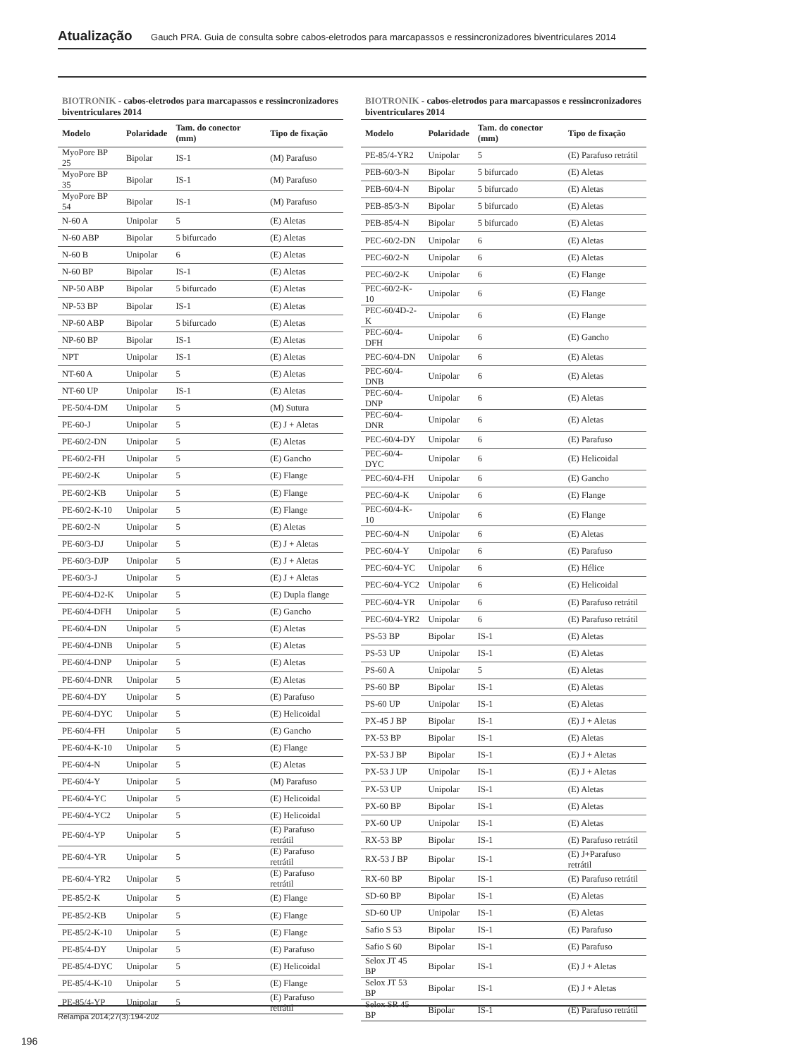Atualização Gauch PRA. Guia de consulta sobre cabos-eletrodos para marcapassos e ressincronizadores biventriculares 2014
BIOTRONIK - cabos-eletrodos para marcapassos e ressincronizadores biventriculares 2014
| Modelo | Polaridade | Tam. do conector (mm) | Tipo de fixação |
| --- | --- | --- | --- |
| MyoPore BP 25 | Bipolar | IS-1 | (M) Parafuso |
| MyoPore BP 35 | Bipolar | IS-1 | (M) Parafuso |
| MyoPore BP 54 | Bipolar | IS-1 | (M) Parafuso |
| N-60 A | Unipolar | 5 | (E) Aletas |
| N-60 ABP | Bipolar | 5 bifurcado | (E) Aletas |
| N-60 B | Unipolar | 6 | (E) Aletas |
| N-60 BP | Bipolar | IS-1 | (E) Aletas |
| NP-50 ABP | Bipolar | 5 bifurcado | (E) Aletas |
| NP-53 BP | Bipolar | IS-1 | (E) Aletas |
| NP-60 ABP | Bipolar | 5 bifurcado | (E) Aletas |
| NP-60 BP | Bipolar | IS-1 | (E) Aletas |
| NPT | Unipolar | IS-1 | (E) Aletas |
| NT-60 A | Unipolar | 5 | (E) Aletas |
| NT-60 UP | Unipolar | IS-1 | (E) Aletas |
| PE-50/4-DM | Unipolar | 5 | (M) Sutura |
| PE-60-J | Unipolar | 5 | (E) J + Aletas |
| PE-60/2-DN | Unipolar | 5 | (E) Aletas |
| PE-60/2-FH | Unipolar | 5 | (E) Gancho |
| PE-60/2-K | Unipolar | 5 | (E) Flange |
| PE-60/2-KB | Unipolar | 5 | (E) Flange |
| PE-60/2-K-10 | Unipolar | 5 | (E) Flange |
| PE-60/2-N | Unipolar | 5 | (E) Aletas |
| PE-60/3-DJ | Unipolar | 5 | (E) J + Aletas |
| PE-60/3-DJP | Unipolar | 5 | (E) J + Aletas |
| PE-60/3-J | Unipolar | 5 | (E) J + Aletas |
| PE-60/4-D2-K | Unipolar | 5 | (E) Dupla flange |
| PE-60/4-DFH | Unipolar | 5 | (E) Gancho |
| PE-60/4-DN | Unipolar | 5 | (E) Aletas |
| PE-60/4-DNB | Unipolar | 5 | (E) Aletas |
| PE-60/4-DNP | Unipolar | 5 | (E) Aletas |
| PE-60/4-DNR | Unipolar | 5 | (E) Aletas |
| PE-60/4-DY | Unipolar | 5 | (E) Parafuso |
| PE-60/4-DYC | Unipolar | 5 | (E) Helicoidal |
| PE-60/4-FH | Unipolar | 5 | (E) Gancho |
| PE-60/4-K-10 | Unipolar | 5 | (E) Flange |
| PE-60/4-N | Unipolar | 5 | (E) Aletas |
| PE-60/4-Y | Unipolar | 5 | (M) Parafuso |
| PE-60/4-YC | Unipolar | 5 | (E) Helicoidal |
| PE-60/4-YC2 | Unipolar | 5 | (E) Helicoidal |
| PE-60/4-YP | Unipolar | 5 | (E) Parafuso retrátil |
| PE-60/4-YR | Unipolar | 5 | (E) Parafuso retrátil |
| PE-60/4-YR2 | Unipolar | 5 | (E) Parafuso retrátil |
| PE-85/2-K | Unipolar | 5 | (E) Flange |
| PE-85/2-KB | Unipolar | 5 | (E) Flange |
| PE-85/2-K-10 | Unipolar | 5 | (E) Flange |
| PE-85/4-DY | Unipolar | 5 | (E) Parafuso |
| PE-85/4-DYC | Unipolar | 5 | (E) Helicoidal |
| PE-85/4-K-10 | Unipolar | 5 | (E) Flange |
| PE-85/4-YP | Unipolar | 5 | (E) Parafuso retrátil |
BIOTRONIK - cabos-eletrodos para marcapassos e ressincronizadores biventriculares 2014
| Modelo | Polaridade | Tam. do conector (mm) | Tipo de fixação |
| --- | --- | --- | --- |
| PE-85/4-YR2 | Unipolar | 5 | (E) Parafuso retrátil |
| PEB-60/3-N | Bipolar | 5 bifurcado | (E) Aletas |
| PEB-60/4-N | Bipolar | 5 bifurcado | (E) Aletas |
| PEB-85/3-N | Bipolar | 5 bifurcado | (E) Aletas |
| PEB-85/4-N | Bipolar | 5 bifurcado | (E) Aletas |
| PEC-60/2-DN | Unipolar | 6 | (E) Aletas |
| PEC-60/2-N | Unipolar | 6 | (E) Aletas |
| PEC-60/2-K | Unipolar | 6 | (E) Flange |
| PEC-60/2-K-10 | Unipolar | 6 | (E) Flange |
| PEC-60/4D-2-K | Unipolar | 6 | (E) Flange |
| PEC-60/4-DFH | Unipolar | 6 | (E) Gancho |
| PEC-60/4-DN | Unipolar | 6 | (E) Aletas |
| PEC-60/4-DNB | Unipolar | 6 | (E) Aletas |
| PEC-60/4-DNP | Unipolar | 6 | (E) Aletas |
| PEC-60/4-DNR | Unipolar | 6 | (E) Aletas |
| PEC-60/4-DY | Unipolar | 6 | (E) Parafuso |
| PEC-60/4-DYC | Unipolar | 6 | (E) Helicoidal |
| PEC-60/4-FH | Unipolar | 6 | (E) Gancho |
| PEC-60/4-K | Unipolar | 6 | (E) Flange |
| PEC-60/4-K-10 | Unipolar | 6 | (E) Flange |
| PEC-60/4-N | Unipolar | 6 | (E) Aletas |
| PEC-60/4-Y | Unipolar | 6 | (E) Parafuso |
| PEC-60/4-YC | Unipolar | 6 | (E) Hélice |
| PEC-60/4-YC2 | Unipolar | 6 | (E) Helicoidal |
| PEC-60/4-YR | Unipolar | 6 | (E) Parafuso retrátil |
| PEC-60/4-YR2 | Unipolar | 6 | (E) Parafuso retrátil |
| PS-53 BP | Bipolar | IS-1 | (E) Aletas |
| PS-53 UP | Unipolar | IS-1 | (E) Aletas |
| PS-60 A | Unipolar | 5 | (E) Aletas |
| PS-60 BP | Bipolar | IS-1 | (E) Aletas |
| PS-60 UP | Unipolar | IS-1 | (E) Aletas |
| PX-45 J BP | Bipolar | IS-1 | (E) J + Aletas |
| PX-53 BP | Bipolar | IS-1 | (E) Aletas |
| PX-53 J BP | Bipolar | IS-1 | (E) J + Aletas |
| PX-53 J UP | Unipolar | IS-1 | (E) J + Aletas |
| PX-53 UP | Unipolar | IS-1 | (E) Aletas |
| PX-60 BP | Bipolar | IS-1 | (E) Aletas |
| PX-60 UP | Unipolar | IS-1 | (E) Aletas |
| RX-53 BP | Bipolar | IS-1 | (E) Parafuso retrátil |
| RX-53 J BP | Bipolar | IS-1 | (E) J+Parafuso retrátil |
| RX-60 BP | Bipolar | IS-1 | (E) Parafuso retrátil |
| SD-60 BP | Bipolar | IS-1 | (E) Aletas |
| SD-60 UP | Unipolar | IS-1 | (E) Aletas |
| Safio S 53 | Bipolar | IS-1 | (E) Parafuso |
| Safio S 60 | Bipolar | IS-1 | (E) Parafuso |
| Selox JT 45 BP | Bipolar | IS-1 | (E) J + Aletas |
| Selox JT 53 BP | Bipolar | IS-1 | (E) J + Aletas |
| Selox SR 45 BP | Bipolar | IS-1 | (E) Parafuso retrátil |
Relampa 2014;27(3):194-202
196